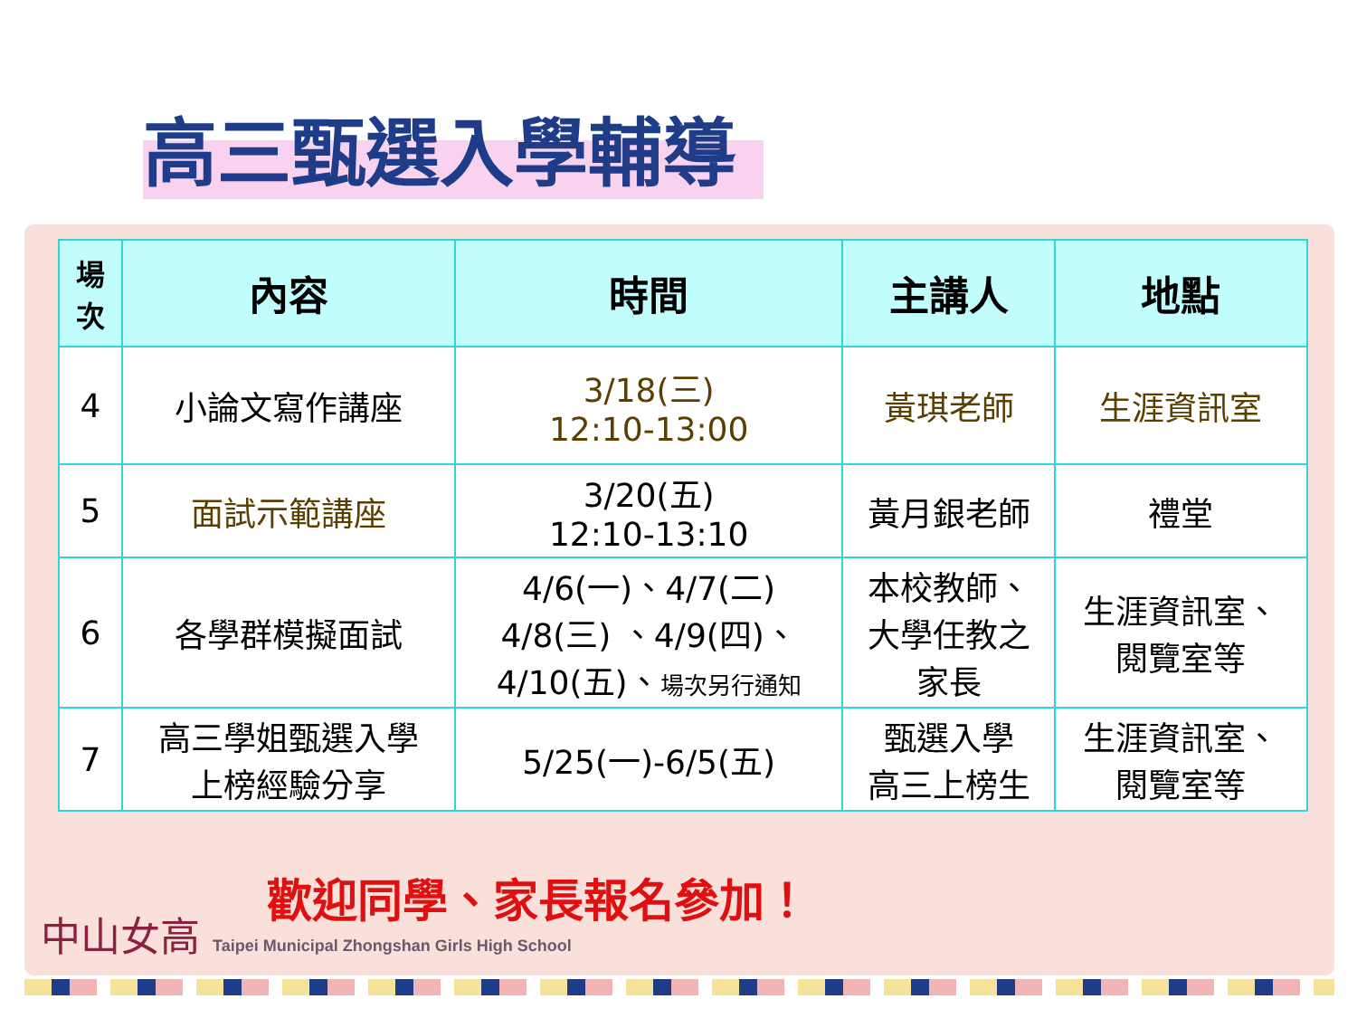高三甄選入學輔導
| 場 次 | 內容 | 時間 | 主講人 | 地點 |
| --- | --- | --- | --- | --- |
| 4 | 小論文寫作講座 | 3/18(三) 12:10-13:00 | 黃琪老師 | 生涯資訊室 |
| 5 | 面試示範講座 | 3/20(五) 12:10-13:10 | 黃月銀老師 | 禮堂 |
| 6 | 各學群模擬面試 | 4/6(一)、4/7(二) 4/8(三) 、4/9(四)、 4/10(五)、 場次另行通知 | 本校教師、 大學任教之 家長 | 生涯資訊室、 閱覽室等 |
| 7 | 高三學姐甄選入學 上榜經驗分享 | 5/25(一)-6/5(五) | 甄選入學 高三上榜生 | 生涯資訊室、 閱覽室等 |
歡迎同學、家長報名參加！
中山女高 Taipei Municipal Zhongshan Girls High School